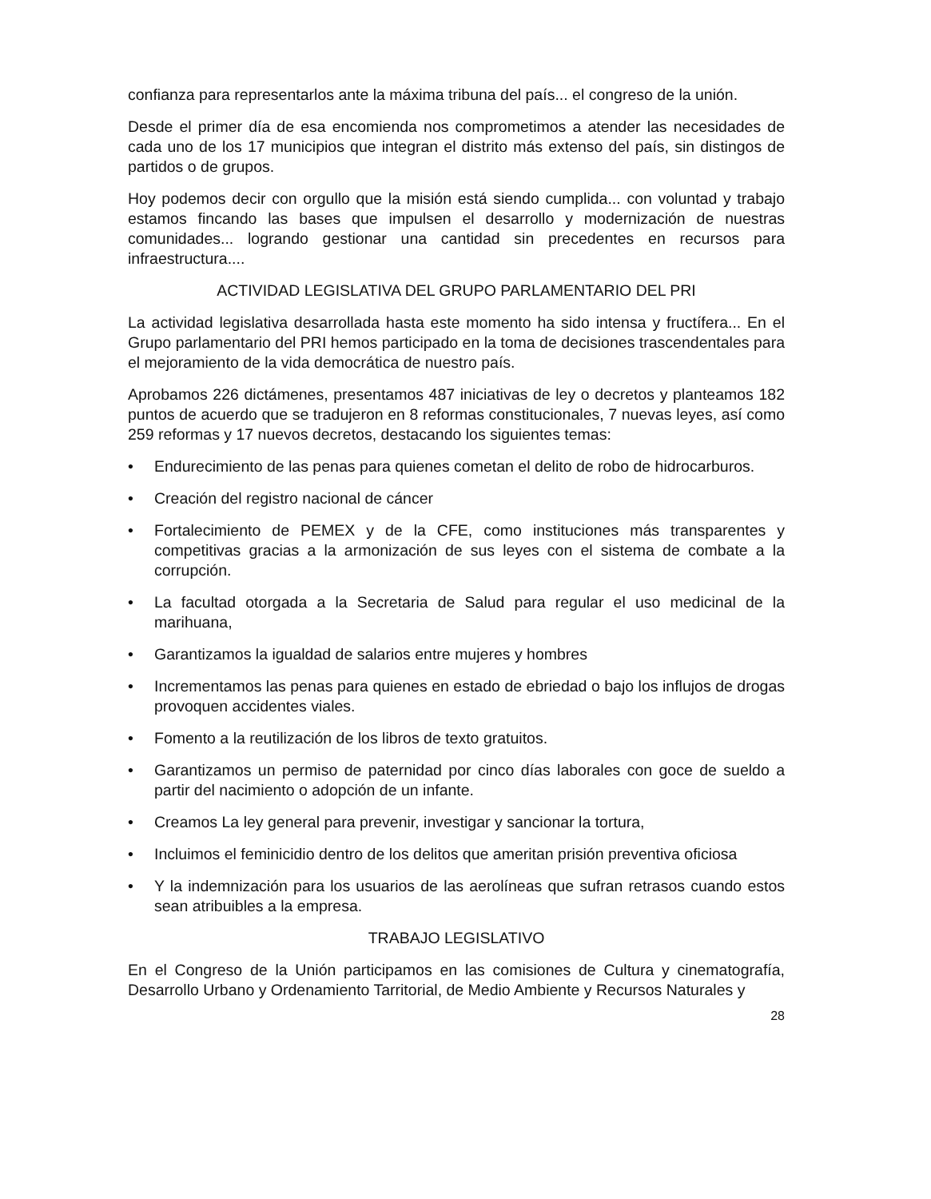confianza para representarlos ante la máxima tribuna del país... el congreso de la unión.
Desde el primer día de esa encomienda nos comprometimos a atender las necesidades de cada uno de los 17 municipios que integran el distrito más extenso del país, sin distingos de partidos o de grupos.
Hoy podemos decir con orgullo que la misión está siendo cumplida... con voluntad y trabajo estamos fincando las bases que impulsen el desarrollo y modernización de nuestras comunidades... logrando gestionar una cantidad sin precedentes en recursos para infraestructura....
ACTIVIDAD LEGISLATIVA DEL GRUPO PARLAMENTARIO DEL PRI
La actividad legislativa desarrollada hasta este momento ha sido intensa y fructífera... En el Grupo parlamentario del PRI hemos participado en la toma de decisiones trascendentales para el mejoramiento de la vida democrática de nuestro país.
Aprobamos 226 dictámenes, presentamos 487 iniciativas de ley o decretos y planteamos 182 puntos de acuerdo que se tradujeron en 8 reformas constitucionales, 7 nuevas leyes, así como 259 reformas y 17 nuevos decretos, destacando los siguientes temas:
• Endurecimiento de las penas para quienes cometan el delito de robo de hidrocarburos.
• Creación del registro nacional de cáncer
• Fortalecimiento de PEMEX y de la CFE, como instituciones más transparentes y competitivas gracias a la armonización de sus leyes con el sistema de combate a la corrupción.
• La facultad otorgada a la Secretaria de Salud para regular el uso medicinal de la marihuana,
• Garantizamos la igualdad de salarios entre mujeres y hombres
• Incrementamos las penas para quienes en estado de ebriedad o bajo los influjos de drogas provoquen accidentes viales.
• Fomento a la reutilización de los libros de texto gratuitos.
• Garantizamos un permiso de paternidad por cinco días laborales con goce de sueldo a partir del nacimiento o adopción de un infante.
• Creamos La ley general para prevenir, investigar y sancionar la tortura,
• Incluimos el feminicidio dentro de los delitos que ameritan prisión preventiva oficiosa
• Y la indemnización para los usuarios de las aerolíneas que sufran retrasos cuando estos sean atribuibles a la empresa.
TRABAJO LEGISLATIVO
En el Congreso de la Unión participamos en las comisiones de Cultura y cinematografía, Desarrollo Urbano y Ordenamiento Tarritorial, de Medio Ambiente y Recursos Naturales y
28